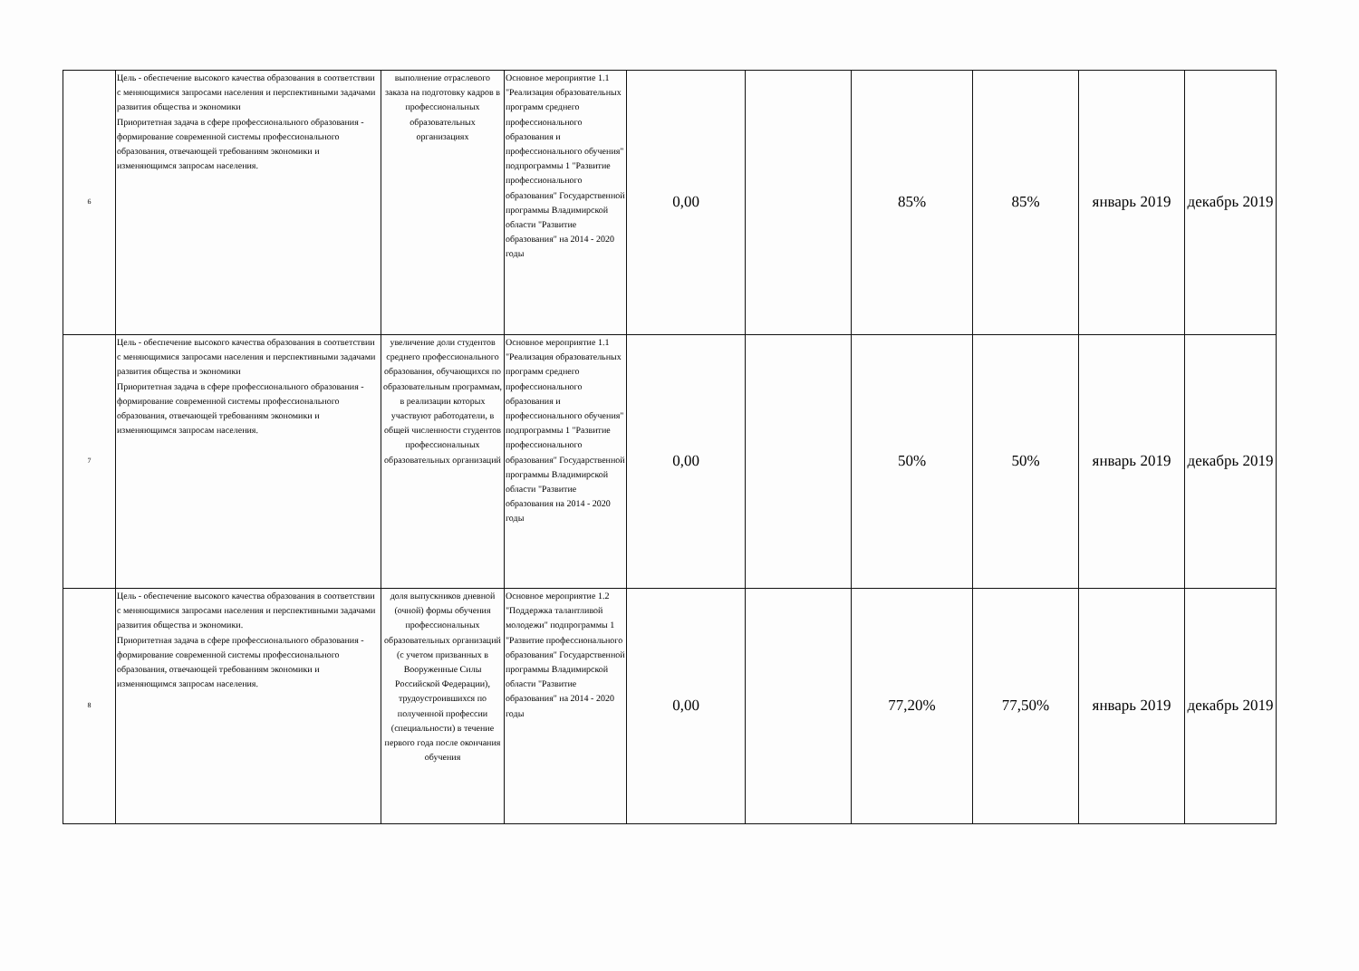| 6 | Цель - обеспечение высокого качества образования в соответствии с меняющимися запросами населения и перспективными задачами развития общества и экономики Приоритетная задача в сфере профессионального образования - формирование современной системы профессионального образования, отвечающей требованиям экономики и изменяющимся запросам населения. | выполнение отраслевого заказа на подготовку кадров в профессиональных образовательных организациях | Основное мероприятие 1.1 "Реализация образовательных программ среднего профессионального образования и профессионального обучения" подпрограммы 1 "Развитие профессионального образования" Государственной программы Владимирской области "Развитие образования" на 2014 - 2020 годы | 0,00 | | 85% | 85% | январь 2019 | декабрь 2019 |
| 7 | Цель - обеспечение высокого качества образования в соответствии с меняющимися запросами населения и перспективными задачами развития общества и экономики Приоритетная задача в сфере профессионального образования - формирование современной системы профессионального образования, отвечающей требованиям экономики и изменяющимся запросам населения. | увеличение доли студентов среднего профессионального образования, обучающихся по образовательным программам, в реализации которых участвуют работодатели, в общей численности студентов профессиональных образовательных организаций | Основное мероприятие 1.1 "Реализация образовательных программ среднего профессионального образования и профессионального обучения" подпрограммы 1 "Развитие профессионального образования" Государственной программы Владимирской области "Развитие образования на 2014 - 2020 годы | 0,00 | | 50% | 50% | январь 2019 | декабрь 2019 |
| 8 | Цель - обеспечение высокого качества образования в соответствии с меняющимися запросами населения и перспективными задачами развития общества и экономики. Приоритетная задача в сфере профессионального образования - формирование современной системы профессионального образования, отвечающей требованиям экономики и изменяющимся запросам населения. | доля выпускников дневной (очной) формы обучения профессиональных образовательных организаций (с учетом призванных в Вооруженные Силы Российской Федерации), трудоустроившихся по полученной профессии (специальности) в течение первого года после окончания обучения | Основное мероприятие 1.2 "Поддержка талантливой молодежи" подпрограммы 1 "Развитие профессионального образования" Государственной программы Владимирской области "Развитие образования" на 2014 - 2020 годы | 0,00 | | 77,20% | 77,50% | январь 2019 | декабрь 2019 |